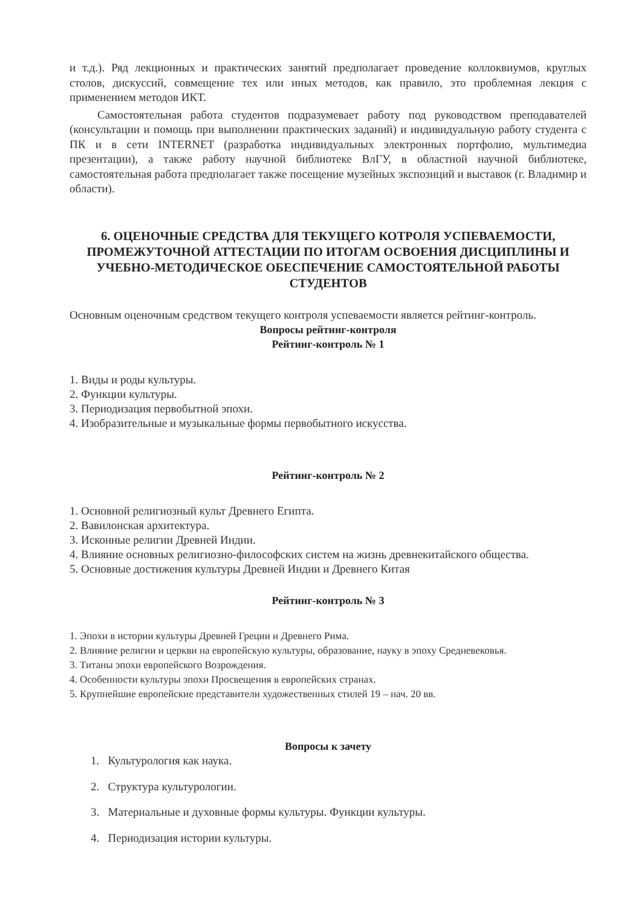и т.д.). Ряд лекционных и практических занятий предполагает проведение коллоквиумов, круглых столов, дискуссий, совмещение тех или иных методов, как правило, это проблемная лекция с применением методов ИКТ.
Самостоятельная работа студентов подразумевает работу под руководством преподавателей (консультации и помощь при выполнении практических заданий) и индивидуальную работу студента с ПК и в сети INTERNET (разработка индивидуальных электронных портфолио, мультимедиа презентации), а также работу научной библиотеке ВлГУ, в областной научной библиотеке, самостоятельная работа предполагает также посещение музейных экспозиций и выставок (г. Владимир и области).
6. ОЦЕНОЧНЫЕ СРЕДСТВА ДЛЯ ТЕКУЩЕГО КОТРОЛЯ УСПЕВАЕМОСТИ, ПРОМЕЖУТОЧНОЙ АТТЕСТАЦИИ ПО ИТОГАМ ОСВОЕНИЯ ДИСЦИПЛИНЫ И УЧЕБНО-МЕТОДИЧЕСКОЕ ОБЕСПЕЧЕНИЕ САМОСТОЯТЕЛЬНОЙ РАБОТЫ СТУДЕНТОВ
Основным оценочным средством текущего контроля успеваемости является рейтинг-контроль.
Вопросы рейтинг-контроля
Рейтинг-контроль № 1
1. Виды и роды культуры.
2. Функции культуры.
3. Периодизация первобытной эпохи.
4. Изобразительные и музыкальные формы первобытного искусства.
Рейтинг-контроль № 2
1. Основной религиозный культ Древнего Египта.
2. Вавилонская архитектура.
3. Исконные религии Древней Индии.
4. Влияние основных религиозно-философских систем на жизнь древнекитайского общества.
5. Основные достижения культуры Древней Индии и Древнего Китая
Рейтинг-контроль № 3
1. Эпохи в истории культуры Древней Греции и Древнего Рима.
2. Влияние религии и церкви на европейскую культуры, образование, науку в эпоху Средневековья.
3. Титаны эпохи европейского Возрождения.
4. Особенности культуры эпохи Просвещения в европейских странах.
5. Крупнейшие европейские представители художественных стилей 19 – нач. 20 вв.
Вопросы к зачету
1. Культурология как наука.
2. Структура культурологии.
3. Материальные и духовные формы культуры. Функции культуры.
4. Периодизация истории культуры.